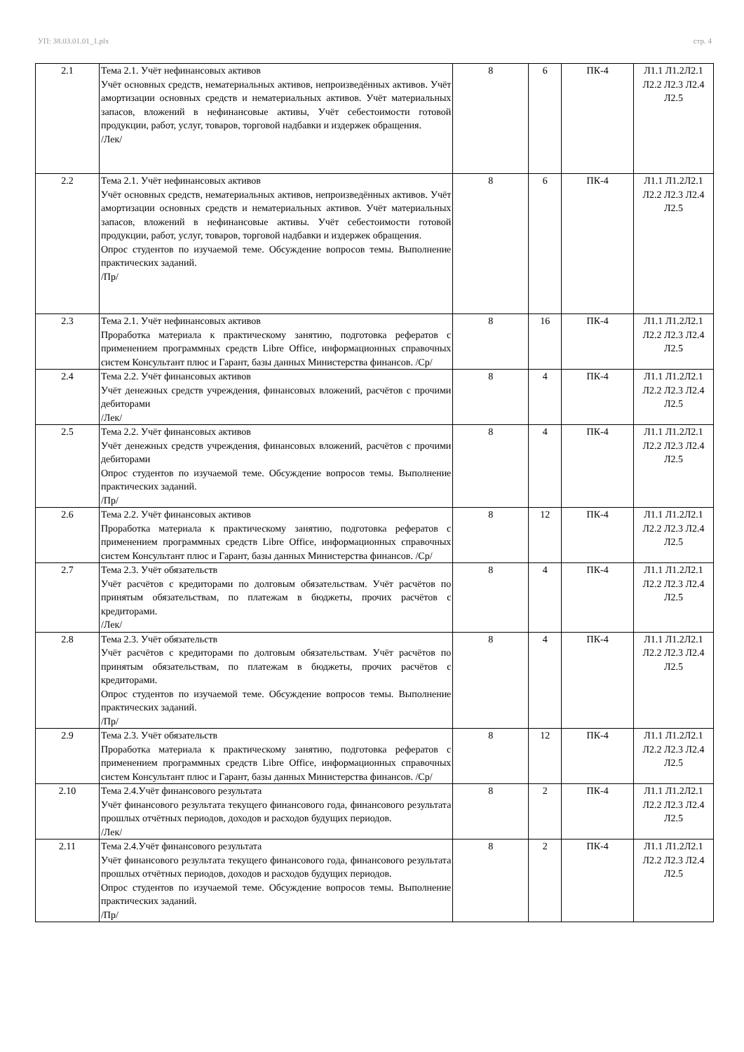УП: 38.03.01.01_1.plx стр. 4
| 2.1 | Тема 2.1. Учёт нефинансовых активов Учёт основных средств, нематериальных активов, непроизведённых активов. Учёт амортизации основных средств и нематериальных активов. Учёт материальных запасов, вложений в нефинансовые активы, Учёт себестоимости готовой продукции, работ, услуг, товаров, торговой надбавки и издержек обращения. /Лек/ | 8 | 6 | ПК-4 | Л1.1 Л1.2Л2.1 Л2.2 Л2.3 Л2.4 Л2.5 |
| 2.2 | Тема 2.1. Учёт нефинансовых активов Учёт основных средств, нематериальных активов, непроизведённых активов. Учёт амортизации основных средств и нематериальных активов. Учёт материальных запасов, вложений в нефинансовые активы. Учёт себестоимости готовой продукции, работ, услуг, товаров, торговой надбавки и издержек обращения. Опрос студентов по изучаемой теме. Обсуждение вопросов темы. Выполнение практических заданий. /Пр/ | 8 | 6 | ПК-4 | Л1.1 Л1.2Л2.1 Л2.2 Л2.3 Л2.4 Л2.5 |
| 2.3 | Тема 2.1. Учёт нефинансовых активов Проработка материала к практическому занятию, подготовка рефератов с применением программных средств Libre Office, информационных справочных систем Консультант плюс и Гарант, базы данных Министерства финансов. /Ср/ | 8 | 16 | ПК-4 | Л1.1 Л1.2Л2.1 Л2.2 Л2.3 Л2.4 Л2.5 |
| 2.4 | Тема 2.2. Учёт финансовых активов Учёт денежных средств учреждения, финансовых вложений, расчётов с прочими дебиторами /Лек/ | 8 | 4 | ПК-4 | Л1.1 Л1.2Л2.1 Л2.2 Л2.3 Л2.4 Л2.5 |
| 2.5 | Тема 2.2. Учёт финансовых активов Учёт денежных средств учреждения, финансовых вложений, расчётов с прочими дебиторами Опрос студентов по изучаемой теме. Обсуждение вопросов темы. Выполнение практических заданий. /Пр/ | 8 | 4 | ПК-4 | Л1.1 Л1.2Л2.1 Л2.2 Л2.3 Л2.4 Л2.5 |
| 2.6 | Тема 2.2. Учёт финансовых активов Проработка материала к практическому занятию, подготовка рефератов с применением программных средств Libre Office, информационных справочных систем Консультант плюс и Гарант, базы данных Министерства финансов. /Ср/ | 8 | 12 | ПК-4 | Л1.1 Л1.2Л2.1 Л2.2 Л2.3 Л2.4 Л2.5 |
| 2.7 | Тема 2.3. Учёт обязательств Учёт расчётов с кредиторами по долговым обязательствам. Учёт расчётов по принятым обязательствам, по платежам в бюджеты, прочих расчётов с кредиторами. /Лек/ | 8 | 4 | ПК-4 | Л1.1 Л1.2Л2.1 Л2.2 Л2.3 Л2.4 Л2.5 |
| 2.8 | Тема 2.3. Учёт обязательств Учёт расчётов с кредиторами по долговым обязательствам. Учёт расчётов по принятым обязательствам, по платежам в бюджеты, прочих расчётов с кредиторами. Опрос студентов по изучаемой теме. Обсуждение вопросов темы. Выполнение практических заданий. /Пр/ | 8 | 4 | ПК-4 | Л1.1 Л1.2Л2.1 Л2.2 Л2.3 Л2.4 Л2.5 |
| 2.9 | Тема 2.3. Учёт обязательств Проработка материала к практическому занятию, подготовка рефератов с применением программных средств Libre Office, информационных справочных систем Консультант плюс и Гарант, базы данных Министерства финансов. /Ср/ | 8 | 12 | ПК-4 | Л1.1 Л1.2Л2.1 Л2.2 Л2.3 Л2.4 Л2.5 |
| 2.10 | Тема 2.4.Учёт финансового результата Учёт финансового результата текущего финансового года, финансового результата прошлых отчётных периодов, доходов и расходов будущих периодов. /Лек/ | 8 | 2 | ПК-4 | Л1.1 Л1.2Л2.1 Л2.2 Л2.3 Л2.4 Л2.5 |
| 2.11 | Тема 2.4.Учёт финансового результата Учёт финансового результата текущего финансового года, финансового результата прошлых отчётных периодов, доходов и расходов будущих периодов. Опрос студентов по изучаемой теме. Обсуждение вопросов темы. Выполнение практических заданий. /Пр/ | 8 | 2 | ПК-4 | Л1.1 Л1.2Л2.1 Л2.2 Л2.3 Л2.4 Л2.5 |